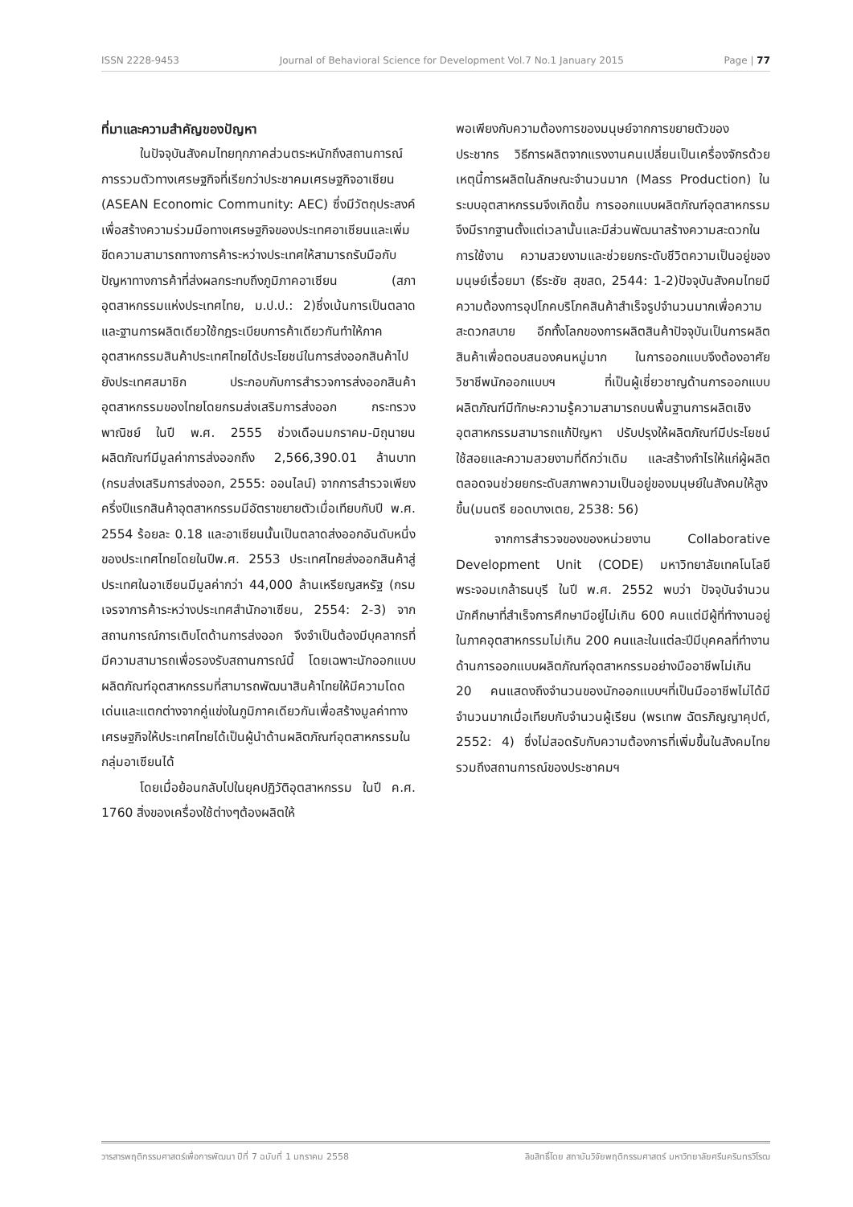ISSN 2228-9453 Journal of Behavioral Science for Development Vol.7 No.1 January 2015 Page | 77
ที่มาและความสำคัญของปัญหา
ในปัจจุบันสังคมไทยทุกภาคส่วนตระหนักถึงสถานการณ์การรวมตัวทางเศรษฐกิจที่เรียกว่าประชาคมเศรษฐกิจอาเซียน (ASEAN Economic Community: AEC) ซึ่งมีวัตถุประสงค์เพื่อสร้างความร่วมมือทางเศรษฐกิจของประเทศอาเซียนและเพิ่มขีดความสามารถทางการค้าระหว่างประเทศให้สามารถรับมือกับปัญหาทางการค้าที่ส่งผลกระทบถึงภูมิภาคอาเซียน (สภาอุตสาหกรรมแห่งประเทศไทย, ม.ป.ป.: 2)ซึ่งเน้นการเป็นตลาดและฐานการผลิตเดียวใช้กฎระเบียบการค้าเดียวกันทำให้ภาคอุตสาหกรรมสินค้าประเทศไทยได้ประโยชน์ในการส่งออกสินค้าไปยังประเทศสมาชิก ประกอบกับการสำรวจการส่งออกสินค้าอุตสาหกรรมของไทยโดยกรมส่งเสริมการส่งออก กระทรวงพาณิชย์ ในปี พ.ศ. 2555 ช่วงเดือนมกราคม-มิถุนายน ผลิตภัณฑ์มีมูลค่าการส่งออกถึง 2,566,390.01 ล้านบาท (กรมส่งเสริมการส่งออก, 2555: ออนไลน์) จากการสำรวจเพียงครึ่งปีแรกสินค้าอุตสาหกรรมมีอัตราขยายตัวเมื่อเทียบกับปี พ.ศ. 2554 ร้อยละ 0.18 และอาเซียนนั้นเป็นตลาดส่งออกอันดับหนึ่งของประเทศไทยโดยในปีพ.ศ. 2553 ประเทศไทยส่งออกสินค้าสู่ประเทศในอาเซียนมีมูลค่ากว่า 44,000 ล้านเหรียญสหรัฐ (กรมเจรจาการค้าระหว่างประเทศสำนักอาเซียน, 2554: 2-3) จากสถานการณ์การเติบโตด้านการส่งออก จึงจำเป็นต้องมีบุคลากรที่มีความสามารถเพื่อรองรับสถานการณ์นี้ โดยเฉพาะนักออกแบบผลิตภัณฑ์อุตสาหกรรมที่สามารถพัฒนาสินค้าไทยให้มีความโดดเด่นและแตกต่างจากคู่แข่งในภูมิภาคเดียวกันเพื่อสร้างมูลค่าทางเศรษฐกิจให้ประเทศไทยได้เป็นผู้นำด้านผลิตภัณฑ์อุตสาหกรรมในกลุ่มอาเซียนได้
โดยเมื่อย้อนกลับไปในยุคปฏิวัติอุตสาหกรรม ในปี ค.ศ. 1760 สิ่งของเครื่องใช้ต่างๆต้องผลิตให้
พอเพียงกับความต้องการของมนุษย์จากการขยายตัวของประชากร วิธีการผลิตจากแรงงานคนเปลี่ยนเป็นเครื่องจักรด้วยเหตุนี้การผลิตในลักษณะจำนวนมาก (Mass Production) ในระบบอุตสาหกรรมจึงเกิดขึ้น การออกแบบผลิตภัณฑ์อุตสาหกรรม จึงมีรากฐานตั้งแต่เวลานั้นและมีส่วนพัฒนาสร้างความสะดวกในการใช้งาน ความสวยงามและช่วยยกระดับชีวิตความเป็นอยู่ของมนุษย์เรื่อยมา (ธีระชัย สุขสด, 2544: 1-2)ปัจจุบันสังคมไทยมีความต้องการอุปโภคบริโภคสินค้าสำเร็จรูปจำนวนมากเพื่อความสะดวกสบาย อีกทั้งโลกของการผลิตสินค้าปัจจุบันเป็นการผลิตสินค้าเพื่อตอบสนองคนหมู่มาก ในการออกแบบจึงต้องอาศัยวิชาชีพนักออกแบบฯ ที่เป็นผู้เชี่ยวชาญด้านการออกแบบผลิตภัณฑ์มีทักษะความรู้ความสามารถบนพื้นฐานการผลิตเชิงอุตสาหกรรมสามารถแก้ปัญหา ปรับปรุงให้ผลิตภัณฑ์มีประโยชน์ใช้สอยและความสวยงามที่ดีกว่าเดิม และสร้างกำไรให้แก่ผู้ผลิต ตลอดจนช่วยยกระดับสภาพความเป็นอยู่ของมนุษย์ในสังคมให้สูงขึ้น(มนตรี ยอดบางเตย, 2538: 56)
จากการสำรวจของของหน่วยงาน Collaborative Development Unit (CODE) มหาวิทยาลัยเทคโนโลยีพระจอมเกล้าธนบุรี ในปี พ.ศ. 2552 พบว่า ปัจจุบันจำนวนนักศึกษาที่สำเร็จการศึกษามีอยู่ไม่เกิน 600 คนแต่มีผู้ที่ทำงานอยู่ในภาคอุตสาหกรรมไม่เกิน 200 คนและในแต่ละปีมีบุคคลที่ทำงานด้านการออกแบบผลิตภัณฑ์อุตสาหกรรมอย่างมืออาชีพไม่เกิน 20 คนแสดงถึงจำนวนของนักออกแบบฯที่เป็นมืออาชีพไม่ได้มีจำนวนมากเมื่อเทียบกับจำนวนผู้เรียน (พรเทพ ฉัตรภิญญาคุปต์, 2552: 4) ซึ่งไม่สอดรับกับความต้องการที่เพิ่มขึ้นในสังคมไทยรวมถึงสถานการณ์ของประชาคมฯ
วารสารพฤติกรรมศาสตร์เพื่อการพัฒนา ปีที่ 7 ฉบับที่ 1 มกราคม 2558 ลิขสิทธิ์โดย สถาบันวิจัยพฤติกรรมศาสตร์ มหาวิทยาลัยศรีนครินทรวิโรฒ